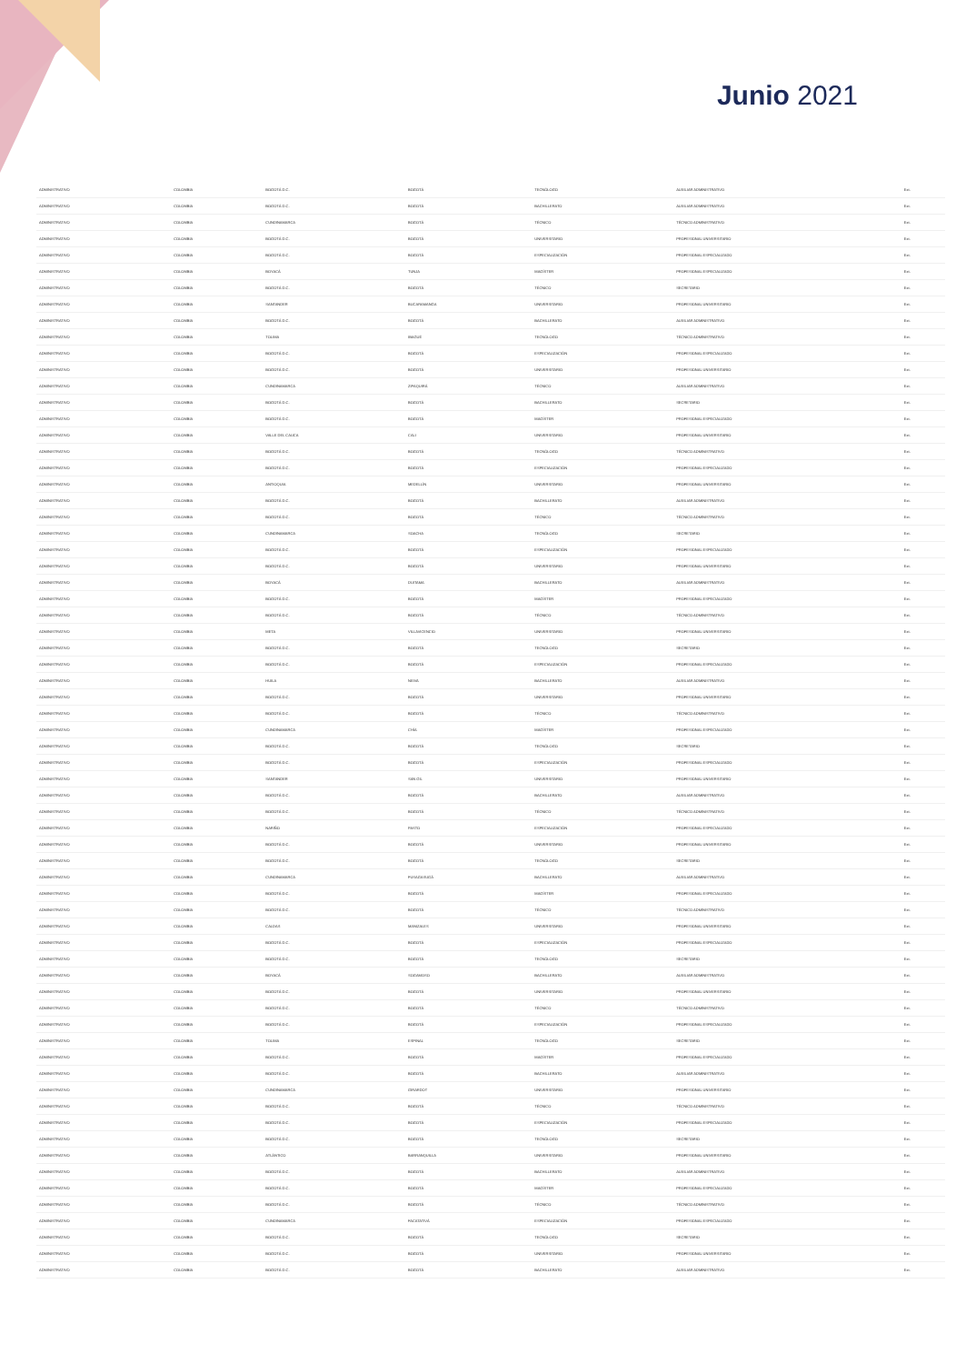Junio 2021
| ADMINISTRATIVO | COLOMBIA | BOGOTÁ D.C. | BOGOTÁ | TECNÓLOGO | AUXILIAR ADMINISTRATIVO | Ext. |
| ADMINISTRATIVO | COLOMBIA | BOGOTÁ D.C. | BOGOTÁ | BACHILLERATO | AUXILIAR ADMINISTRATIVO | Ext. |
| ADMINISTRATIVO | COLOMBIA | CUNDINAMARCA | BOGOTÁ | TÉCNICO | TÉCNICO ADMINISTRATIVO | Ext. |
| ADMINISTRATIVO | COLOMBIA | BOGOTÁ D.C. | BOGOTÁ | UNIVERSITARIO | PROFESIONAL UNIVERSITARIO | Ext. |
| ADMINISTRATIVO | COLOMBIA | BOGOTÁ D.C. | BOGOTÁ | ESPECIALIZACIÓN | PROFESIONAL ESPECIALIZADO | Ext. |
| ADMINISTRATIVO | COLOMBIA | BOYACÁ | TUNJA | MAGÍSTER | PROFESIONAL ESPECIALIZADO | Ext. |
| ADMINISTRATIVO | COLOMBIA | BOGOTÁ D.C. | BOGOTÁ | TÉCNICO | SECRETARIO | Ext. |
| ADMINISTRATIVO | COLOMBIA | SANTANDER | BUCARAMANGA | UNIVERSITARIO | PROFESIONAL UNIVERSITARIO | Ext. |
| ADMINISTRATIVO | COLOMBIA | BOGOTÁ D.C. | BOGOTÁ | BACHILLERATO | AUXILIAR ADMINISTRATIVO | Ext. |
| ADMINISTRATIVO | COLOMBIA | TOLIMA | IBAGUÉ | TECNÓLOGO | TÉCNICO ADMINISTRATIVO | Ext. |
| ADMINISTRATIVO | COLOMBIA | BOGOTÁ D.C. | BOGOTÁ | ESPECIALIZACIÓN | PROFESIONAL ESPECIALIZADO | Ext. |
| ADMINISTRATIVO | COLOMBIA | BOGOTÁ D.C. | BOGOTÁ | UNIVERSITARIO | PROFESIONAL UNIVERSITARIO | Ext. |
| ADMINISTRATIVO | COLOMBIA | CUNDINAMARCA | ZIPAQUIRÁ | TÉCNICO | AUXILIAR ADMINISTRATIVO | Ext. |
| ADMINISTRATIVO | COLOMBIA | BOGOTÁ D.C. | BOGOTÁ | BACHILLERATO | SECRETARIO | Ext. |
| ADMINISTRATIVO | COLOMBIA | BOGOTÁ D.C. | BOGOTÁ | MAGÍSTER | PROFESIONAL ESPECIALIZADO | Ext. |
| ADMINISTRATIVO | COLOMBIA | VALLE DEL CAUCA | CALI | UNIVERSITARIO | PROFESIONAL UNIVERSITARIO | Ext. |
| ADMINISTRATIVO | COLOMBIA | BOGOTÁ D.C. | BOGOTÁ | TECNÓLOGO | TÉCNICO ADMINISTRATIVO | Ext. |
| ADMINISTRATIVO | COLOMBIA | BOGOTÁ D.C. | BOGOTÁ | ESPECIALIZACIÓN | PROFESIONAL ESPECIALIZADO | Ext. |
| ADMINISTRATIVO | COLOMBIA | ANTIOQUIA | MEDELLÍN | UNIVERSITARIO | PROFESIONAL UNIVERSITARIO | Ext. |
| ADMINISTRATIVO | COLOMBIA | BOGOTÁ D.C. | BOGOTÁ | BACHILLERATO | AUXILIAR ADMINISTRATIVO | Ext. |
| ADMINISTRATIVO | COLOMBIA | BOGOTÁ D.C. | BOGOTÁ | TÉCNICO | TÉCNICO ADMINISTRATIVO | Ext. |
| ADMINISTRATIVO | COLOMBIA | CUNDINAMARCA | SOACHA | TECNÓLOGO | SECRETARIO | Ext. |
| ADMINISTRATIVO | COLOMBIA | BOGOTÁ D.C. | BOGOTÁ | ESPECIALIZACIÓN | PROFESIONAL ESPECIALIZADO | Ext. |
| ADMINISTRATIVO | COLOMBIA | BOGOTÁ D.C. | BOGOTÁ | UNIVERSITARIO | PROFESIONAL UNIVERSITARIO | Ext. |
| ADMINISTRATIVO | COLOMBIA | BOYACÁ | DUITAMA | BACHILLERATO | AUXILIAR ADMINISTRATIVO | Ext. |
| ADMINISTRATIVO | COLOMBIA | BOGOTÁ D.C. | BOGOTÁ | MAGÍSTER | PROFESIONAL ESPECIALIZADO | Ext. |
| ADMINISTRATIVO | COLOMBIA | BOGOTÁ D.C. | BOGOTÁ | TÉCNICO | TÉCNICO ADMINISTRATIVO | Ext. |
| ADMINISTRATIVO | COLOMBIA | META | VILLAVICENCIO | UNIVERSITARIO | PROFESIONAL UNIVERSITARIO | Ext. |
| ADMINISTRATIVO | COLOMBIA | BOGOTÁ D.C. | BOGOTÁ | TECNÓLOGO | SECRETARIO | Ext. |
| ADMINISTRATIVO | COLOMBIA | BOGOTÁ D.C. | BOGOTÁ | ESPECIALIZACIÓN | PROFESIONAL ESPECIALIZADO | Ext. |
| ADMINISTRATIVO | COLOMBIA | HUILA | NEIVA | BACHILLERATO | AUXILIAR ADMINISTRATIVO | Ext. |
| ADMINISTRATIVO | COLOMBIA | BOGOTÁ D.C. | BOGOTÁ | UNIVERSITARIO | PROFESIONAL UNIVERSITARIO | Ext. |
| ADMINISTRATIVO | COLOMBIA | BOGOTÁ D.C. | BOGOTÁ | TÉCNICO | TÉCNICO ADMINISTRATIVO | Ext. |
| ADMINISTRATIVO | COLOMBIA | CUNDINAMARCA | CHÍA | MAGÍSTER | PROFESIONAL ESPECIALIZADO | Ext. |
| ADMINISTRATIVO | COLOMBIA | BOGOTÁ D.C. | BOGOTÁ | TECNÓLOGO | SECRETARIO | Ext. |
| ADMINISTRATIVO | COLOMBIA | BOGOTÁ D.C. | BOGOTÁ | ESPECIALIZACIÓN | PROFESIONAL ESPECIALIZADO | Ext. |
| ADMINISTRATIVO | COLOMBIA | SANTANDER | SAN GIL | UNIVERSITARIO | PROFESIONAL UNIVERSITARIO | Ext. |
| ADMINISTRATIVO | COLOMBIA | BOGOTÁ D.C. | BOGOTÁ | BACHILLERATO | AUXILIAR ADMINISTRATIVO | Ext. |
| ADMINISTRATIVO | COLOMBIA | BOGOTÁ D.C. | BOGOTÁ | TÉCNICO | TÉCNICO ADMINISTRATIVO | Ext. |
| ADMINISTRATIVO | COLOMBIA | NARIÑO | PASTO | ESPECIALIZACIÓN | PROFESIONAL ESPECIALIZADO | Ext. |
| ADMINISTRATIVO | COLOMBIA | BOGOTÁ D.C. | BOGOTÁ | UNIVERSITARIO | PROFESIONAL UNIVERSITARIO | Ext. |
| ADMINISTRATIVO | COLOMBIA | BOGOTÁ D.C. | BOGOTÁ | TECNÓLOGO | SECRETARIO | Ext. |
| ADMINISTRATIVO | COLOMBIA | CUNDINAMARCA | FUSAGASUGÁ | BACHILLERATO | AUXILIAR ADMINISTRATIVO | Ext. |
| ADMINISTRATIVO | COLOMBIA | BOGOTÁ D.C. | BOGOTÁ | MAGÍSTER | PROFESIONAL ESPECIALIZADO | Ext. |
| ADMINISTRATIVO | COLOMBIA | BOGOTÁ D.C. | BOGOTÁ | TÉCNICO | TÉCNICO ADMINISTRATIVO | Ext. |
| ADMINISTRATIVO | COLOMBIA | CALDAS | MANIZALES | UNIVERSITARIO | PROFESIONAL UNIVERSITARIO | Ext. |
| ADMINISTRATIVO | COLOMBIA | BOGOTÁ D.C. | BOGOTÁ | ESPECIALIZACIÓN | PROFESIONAL ESPECIALIZADO | Ext. |
| ADMINISTRATIVO | COLOMBIA | BOGOTÁ D.C. | BOGOTÁ | TECNÓLOGO | SECRETARIO | Ext. |
| ADMINISTRATIVO | COLOMBIA | BOYACÁ | SOGAMOSO | BACHILLERATO | AUXILIAR ADMINISTRATIVO | Ext. |
| ADMINISTRATIVO | COLOMBIA | BOGOTÁ D.C. | BOGOTÁ | UNIVERSITARIO | PROFESIONAL UNIVERSITARIO | Ext. |
| ADMINISTRATIVO | COLOMBIA | BOGOTÁ D.C. | BOGOTÁ | TÉCNICO | TÉCNICO ADMINISTRATIVO | Ext. |
| ADMINISTRATIVO | COLOMBIA | BOGOTÁ D.C. | BOGOTÁ | ESPECIALIZACIÓN | PROFESIONAL ESPECIALIZADO | Ext. |
| ADMINISTRATIVO | COLOMBIA | TOLIMA | ESPINAL | TECNÓLOGO | SECRETARIO | Ext. |
| ADMINISTRATIVO | COLOMBIA | BOGOTÁ D.C. | BOGOTÁ | MAGÍSTER | PROFESIONAL ESPECIALIZADO | Ext. |
| ADMINISTRATIVO | COLOMBIA | BOGOTÁ D.C. | BOGOTÁ | BACHILLERATO | AUXILIAR ADMINISTRATIVO | Ext. |
| ADMINISTRATIVO | COLOMBIA | CUNDINAMARCA | GIRARDOT | UNIVERSITARIO | PROFESIONAL UNIVERSITARIO | Ext. |
| ADMINISTRATIVO | COLOMBIA | BOGOTÁ D.C. | BOGOTÁ | TÉCNICO | TÉCNICO ADMINISTRATIVO | Ext. |
| ADMINISTRATIVO | COLOMBIA | BOGOTÁ D.C. | BOGOTÁ | ESPECIALIZACIÓN | PROFESIONAL ESPECIALIZADO | Ext. |
| ADMINISTRATIVO | COLOMBIA | BOGOTÁ D.C. | BOGOTÁ | TECNÓLOGO | SECRETARIO | Ext. |
| ADMINISTRATIVO | COLOMBIA | ATLÁNTICO | BARRANQUILLA | UNIVERSITARIO | PROFESIONAL UNIVERSITARIO | Ext. |
| ADMINISTRATIVO | COLOMBIA | BOGOTÁ D.C. | BOGOTÁ | BACHILLERATO | AUXILIAR ADMINISTRATIVO | Ext. |
| ADMINISTRATIVO | COLOMBIA | BOGOTÁ D.C. | BOGOTÁ | MAGÍSTER | PROFESIONAL ESPECIALIZADO | Ext. |
| ADMINISTRATIVO | COLOMBIA | BOGOTÁ D.C. | BOGOTÁ | TÉCNICO | TÉCNICO ADMINISTRATIVO | Ext. |
| ADMINISTRATIVO | COLOMBIA | CUNDINAMARCA | FACATATIVÁ | ESPECIALIZACIÓN | PROFESIONAL ESPECIALIZADO | Ext. |
| ADMINISTRATIVO | COLOMBIA | BOGOTÁ D.C. | BOGOTÁ | TECNÓLOGO | SECRETARIO | Ext. |
| ADMINISTRATIVO | COLOMBIA | BOGOTÁ D.C. | BOGOTÁ | UNIVERSITARIO | PROFESIONAL UNIVERSITARIO | Ext. |
| ADMINISTRATIVO | COLOMBIA | BOGOTÁ D.C. | BOGOTÁ | BACHILLERATO | AUXILIAR ADMINISTRATIVO | Ext. |